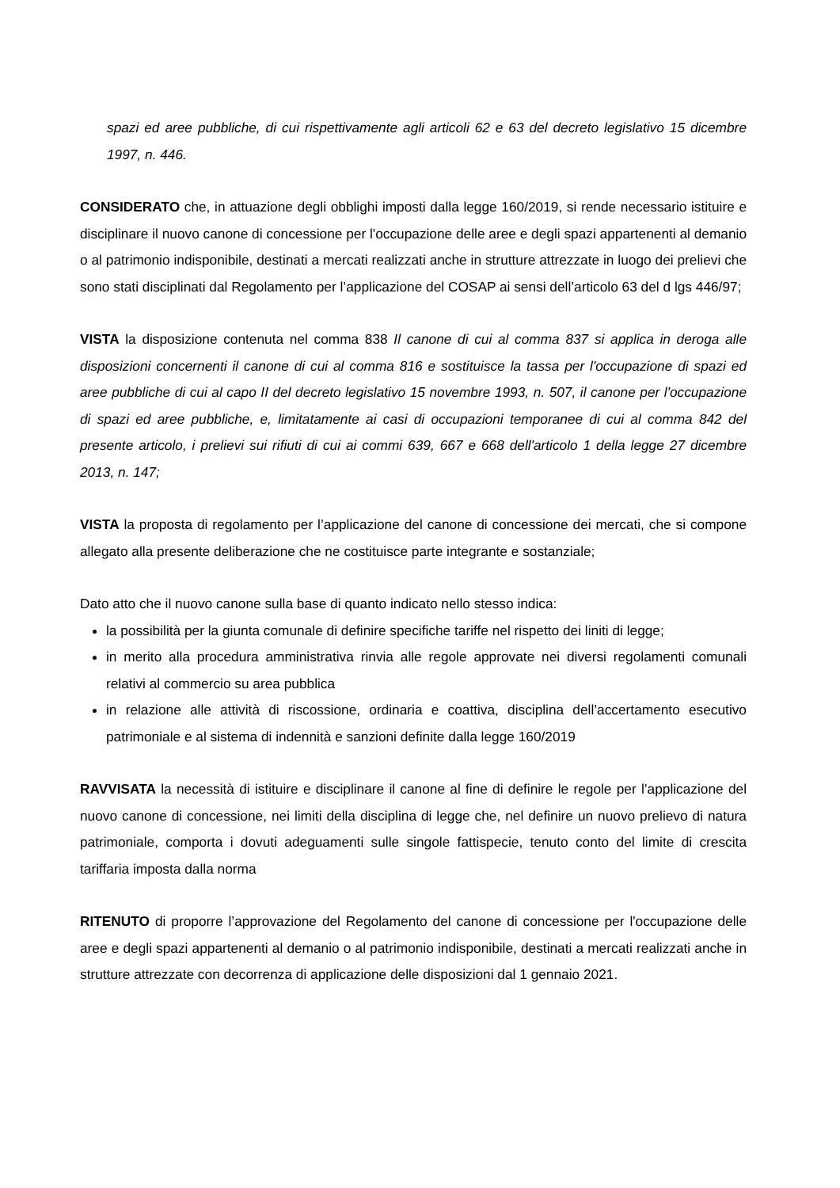spazi ed aree pubbliche, di cui rispettivamente agli articoli 62 e 63 del decreto legislativo 15 dicembre 1997, n. 446.
CONSIDERATO che, in attuazione degli obblighi imposti dalla legge 160/2019, si rende necessario istituire e disciplinare il nuovo canone di concessione per l'occupazione delle aree e degli spazi appartenenti al demanio o al patrimonio indisponibile, destinati a mercati realizzati anche in strutture attrezzate in luogo dei prelievi che sono stati disciplinati dal Regolamento per l’applicazione del COSAP ai sensi dell’articolo 63 del d lgs 446/97;
VISTA la disposizione contenuta nel comma 838 Il canone di cui al comma 837 si applica in deroga alle disposizioni concernenti il canone di cui al comma 816 e sostituisce la tassa per l'occupazione di spazi ed aree pubbliche di cui al capo II del decreto legislativo 15 novembre 1993, n. 507, il canone per l'occupazione di spazi ed aree pubbliche, e, limitatamente ai casi di occupazioni temporanee di cui al comma 842 del presente articolo, i prelievi sui rifiuti di cui ai commi 639, 667 e 668 dell'articolo 1 della legge 27 dicembre 2013, n. 147;
VISTA la proposta di regolamento per l’applicazione del canone di concessione dei mercati, che si compone allegato alla presente deliberazione che ne costituisce parte integrante e sostanziale;
Dato atto che il nuovo canone sulla base di quanto indicato nello stesso indica:
la possibilità per la giunta comunale di definire specifiche tariffe nel rispetto dei liniti di legge;
in merito alla procedura amministrativa rinvia alle regole approvate nei diversi regolamenti comunali relativi al commercio su area pubblica
in relazione alle attività di riscossione, ordinaria e coattiva, disciplina dell’accertamento esecutivo patrimoniale e al sistema di indennità e sanzioni definite dalla legge 160/2019
RAVVISATA la necessità di istituire e disciplinare il canone al fine di definire le regole per l’applicazione del nuovo canone di concessione, nei limiti della disciplina di legge che, nel definire un nuovo prelievo di natura patrimoniale, comporta i dovuti adeguamenti sulle singole fattispecie, tenuto conto del limite di crescita tariffaria imposta dalla norma
RITENUTO di proporre l’approvazione del Regolamento del canone di concessione per l'occupazione delle aree e degli spazi appartenenti al demanio o al patrimonio indisponibile, destinati a mercati realizzati anche in strutture attrezzate con decorrenza di applicazione delle disposizioni dal 1 gennaio 2021.